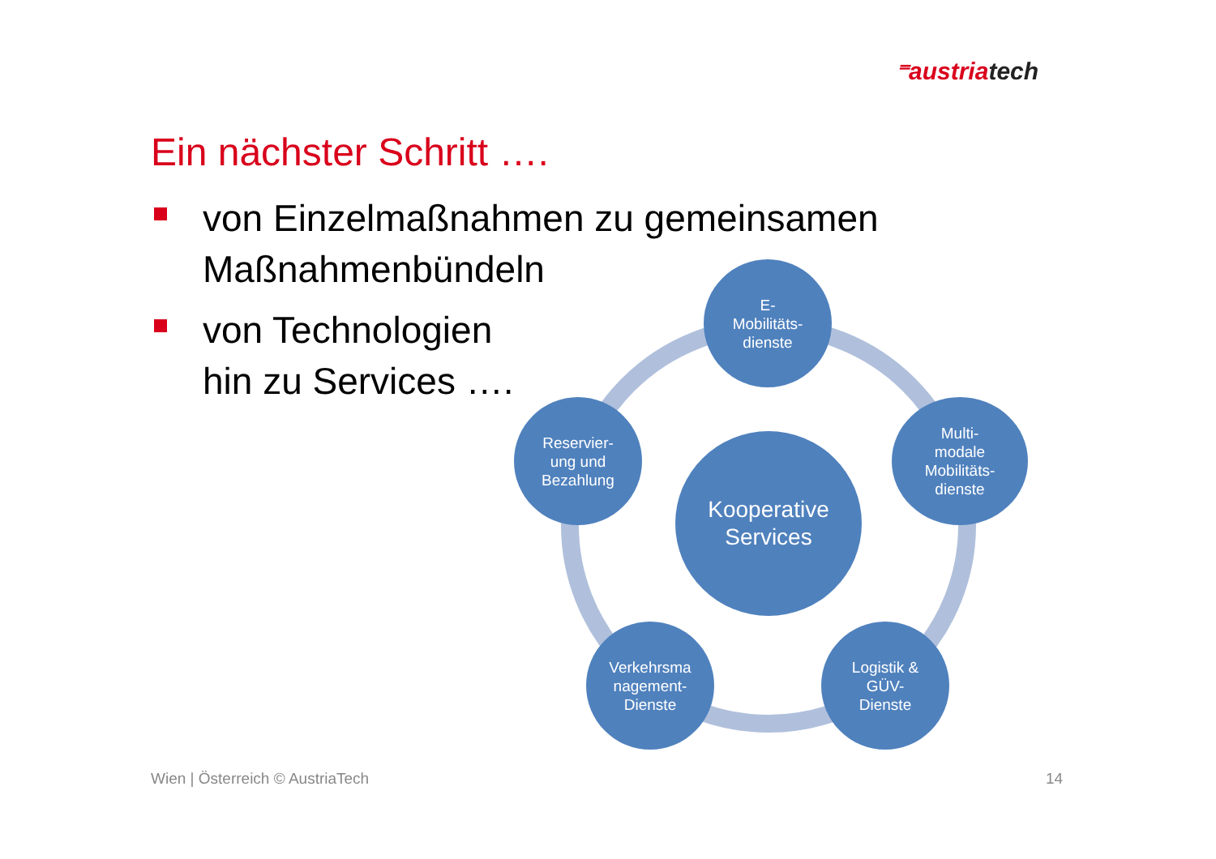⁼austriatech
Ein nächster Schritt ….
von Einzelmaßnahmen zu gemeinsamen Maßnahmenbündeln
von Technologien
hin zu Services ….
E-
Mobilitäts-
dienste
Multi-
modale
Mobilitäts-
dienste
Logistik &
GÜV-
Dienste
Verkehrsma
nagement-
Dienste
Reservier-
ung und
Bezahlung
Kooperative
Services
Wien | Österreich © AustriaTech
14